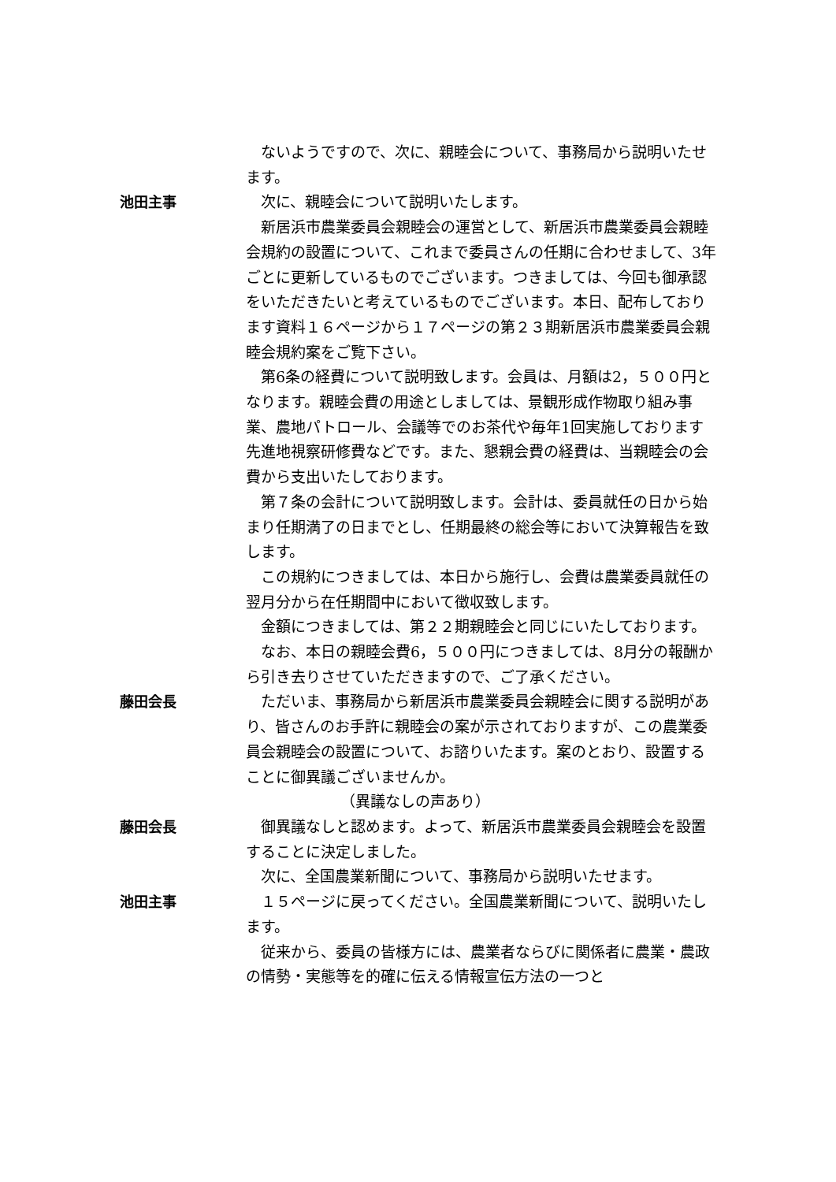ないようですので、次に、親睦会について、事務局から説明いたせます。
池田主事 次に、親睦会について説明いたします。
新居浜市農業委員会親睦会の運営として、新居浜市農業委員会親睦会規約の設置について、これまで委員さんの任期に合わせまして、3年ごとに更新しているものでございます。つきましては、今回も御承認をいただきたいと考えているものでございます。本日、配布しております資料１６ページから１７ページの第２３期新居浜市農業委員会親睦会規約案をご覧下さい。
第6条の経費について説明致します。会員は、月額は2，５００円となります。親睦会費の用途としましては、景観形成作物取り組み事業、農地パトロール、会議等でのお茶代や毎年1回実施しております先進地視察研修費などです。また、懇親会費の経費は、当親睦会の会費から支出いたしております。
第７条の会計について説明致します。会計は、委員就任の日から始まり任期満了の日までとし、任期最終の総会等において決算報告を致します。
この規約につきましては、本日から施行し、会費は農業委員就任の翌月分から在任期間中において徴収致します。
金額につきましては、第２２期親睦会と同じにいたしております。
なお、本日の親睦会費6，５００円につきましては、8月分の報酬から引き去りさせていただきますので、ご了承ください。
藤田会長 ただいま、事務局から新居浜市農業委員会親睦会に関する説明があり、皆さんのお手許に親睦会の案が示されておりますが、この農業委員会親睦会の設置について、お諮りいたます。案のとおり、設置することに御異議ございませんか。
（異議なしの声あり）
藤田会長 御異議なしと認めます。よって、新居浜市農業委員会親睦会を設置することに決定しました。
次に、全国農業新聞について、事務局から説明いたせます。
池田主事 １５ページに戻ってください。全国農業新聞について、説明いたします。
従来から、委員の皆様方には、農業者ならびに関係者に農業・農政の情勢・実態等を的確に伝える情報宣伝方法の一つと